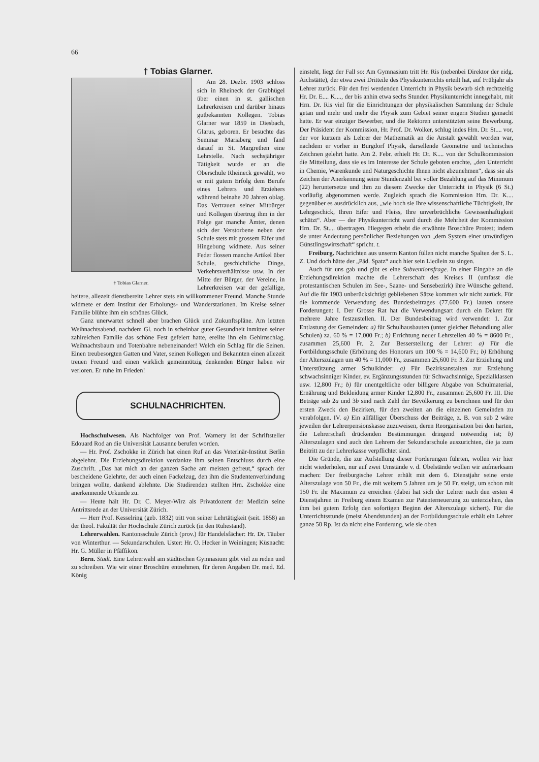66
† Tobias Glarner.
† Tobias Glarner.
Am 28. Dezbr. 1903 schloss sich in Rheineck der Grabhügel über einen in st. gallischen Lehrerkreisen und darüber hinaus gutbekannten Kollegen. Tobias Glarner war 1859 in Diesbach, Glarus, geboren. Er besuchte das Seminar Mariaberg und fand darauf in St. Margrethen eine Lehrstelle. Nach sechsjähriger Tätigkeit wurde er an die Oberschule Rheineck gewählt, wo er mit gutem Erfolg dem Berufe eines Lehrers und Erziehers während beinahe 20 Jahren oblag. Das Vertrauen seiner Mitbürger und Kollegen übertrug ihm in der Folge gar manche Ämter, denen sich der Verstorbene neben der Schule stets mit grossem Eifer und Hingebung widmete. Aus seiner Feder flossen manche Artikel über Schule, geschichtliche Dinge, Verkehrsverhältnisse usw. In der Mitte der Bürger, der Vereine, in Lehrerkreisen war der gefällige, heitere, allezeit dienstbereite Lehrer stets ein willkommener Freund. Manche Stunde widmete er dem Institut der Erholungs- und Wanderstationen. Im Kreise seiner Familie blühte ihm ein schönes Glück.
Ganz unerwartet schnell aber brachen Glück und Zukunftspläne. Am letzten Weihnachtsabend, nachdem Gl. noch in scheinbar guter Gesundheit inmitten seiner zahlreichen Familie das schöne Fest gefeiert hatte, ereilte ihn ein Gehirnschlag. Weihnachtsbaum und Totenbahre nebeneinander! Welch ein Schlag für die Seinen. Einen treubesorgten Gatten und Vater, seinen Kollegen und Bekannten einen allezeit treuen Freund und einen wirklich gemeinnützig denkenden Bürger haben wir verloren. Er ruhe im Frieden!
SCHULNACHRICHTEN.
Hochschulwesen. Als Nachfolger von Prof. Warnery ist der Schriftsteller Edouard Rod an die Universität Lausanne berufen worden.
— Hr. Prof. Zschokke in Zürich hat einen Ruf an das Veterinär-Institut Berlin abgelehnt. Die Erziehungsdirektion verdankte ihm seinen Entschluss durch eine Zuschrift. „Das hat mich an der ganzen Sache am meisten gefreut,“ sprach der bescheidene Gelehrte, der auch einen Fackelzug, den ihm die Studentenverbindung bringen wollte, dankend ablehnte. Die Studirenden stellten Hrn. Zschokke eine anerkennende Urkunde zu.
— Heute hält Hr. Dr. C. Meyer-Wirz als Privatdozent der Medizin seine Antrittsrede an der Universität Zürich.
— Herr Prof. Kesselring (geb. 1832) tritt von seiner Lehrtätigkeit (seit. 1858) an der theol. Fakultät der Hochschule Zürich zurück (in den Ruhestand).
Lehrerwahlen. Kantonsschule Zürich (prov.) für Handelsfächer: Hr. Dr. Täuber von Winterthur. — Sekundarschulen. Uster: Hr. O. Hecker in Weiningen; Küsnacht: Hr. G. Müller in Pfäffikon.
Bern. Stadt. Eine Lehrerwahl am städtischen Gymnasium gibt viel zu reden und zu schreiben. Wie wir einer Broschüre entnehmen, für deren Angaben Dr. med. Ed. König
einsteht, liegt der Fall so: Am Gymnasium tritt Hr. Ris (nebenbei Direktor der eidg. Aichstätte), der etwa zwei Dritteile des Physikunterrichts erteilt hat, auf Frühjahr als Lehrer zurück. Für den frei werdenden Unterricht in Physik bewarb sich rechtzeitig Hr. Dr. E.... K...., der bis anhin etwa sechs Stunden Physikunterricht innegehabt, mit Hrn. Dr. Ris viel für die Einrichtungen der physikalischen Sammlung der Schule getan und mehr und mehr die Physik zum Gebiet seiner engern Studien gemacht hatte. Er war einziger Bewerber, und die Rektoren unterstützten seine Bewerbung. Der Präsident der Kommission, Hr. Prof. Dr. Wolker, schlug indes Hrn. Dr. St.... vor, der vor kurzem als Lehrer der Mathematik an die Anstalt gewählt worden war, nachdem er vorher in Burgdorf Physik, darsellende Geometrie und technisches Zeichnen gelehrt hatte. Am 2. Febr. erhielt Hr. Dr. K.... von der Schulkommission die Mitteilung, dass sie es im Interesse der Schule geboten erachte, „den Unterricht in Chemie, Warenkunde und Naturgeschichte Ihnen nicht abzunehmen“, dass sie als Zeichen der Anerkennung seine Stundenzahl bei voller Bezahlung auf das Minimum (22) heruntersetze und ihm zu diesem Zwecke der Unterricht in Physik (6 St.) vorläufig abgenommen werde. Zugleich sprach die Kommission Hrn. Dr. K.... gegenüber es ausdrücklich aus, „wie hoch sie Ihre wissenschaftliche Tüchtigkeit, Ihr Lehrgeschick, Ihren Eifer und Fleiss, Ihre unverbrüchliche Gewissenhaftigkeit schätzt“. Aber — der Physikunterricht ward durch die Mehrheit der Kommission Hrn. Dr. St.... übertragen. Hiegegen erhebt die erwähnte Broschüre Protest; indem sie unter Andeutung persönlicher Beziehungen von „dem System einer unwürdigen Günstlingswirtschaft“ spricht. t.
Freiburg. Nachrichten aus unserm Kanton füllen nicht manche Spalten der S. L. Z. Und doch hätte der „Päd. Spatz“ auch hier sein Liedlein zu singen.
Auch für uns gab und gibt es eine Subventionsfrage. In einer Eingabe an die Erziehungsdirektion machte die Lehrerschaft des Kreises II (umfasst die protestantischen Schulen im See-, Saane- und Sensebezirk) ihre Wünsche geltend. Auf die für 1903 unberücksichtigt gebliebenen Sätze kommen wir nicht zurück. Für die kommende Verwendung des Bundesbeitrages (77,600 Fr.) lauten unsere Forderungen: I. Der Grosse Rat hat die Verwendungsart durch ein Dekret für mehrere Jahre festzustellen. II. Der Bundesbeitrag wird verwendet: 1. Zur Entlastung der Gemeinden: a) für Schulhausbauten (unter gleicher Behandlung aller Schulen) za. 60 % = 17,000 Fr.; b) Errichtung neuer Lehrstellen 40 % = 8600 Fr., zusammen 25,600 Fr. 2. Zur Besserstellung der Lehrer: a) Für die Fortbildungsschule (Erhöhung des Honorars um 100 % = 14,600 Fr.; b) Erhöhung der Alterszulagen um 40 % = 11,000 Fr., zusammen 25,600 Fr. 3. Zur Erziehung und Unterstützung armer Schulkinder: a) Für Bezirksanstalten zur Erziehung schwachsinniger Kinder, ev. Ergänzungsstunden für Schwachsinnige, Spezialklassen usw. 12,800 Fr.; b) für unentgeltliche oder billigere Abgabe von Schulmaterial, Ernährung und Bekleidung armer Kinder 12,800 Fr., zusammen 25,600 Fr. III. Die Beträge sub 2a und 3b sind nach Zahl der Bevölkerung zu berechnen und für den ersten Zweck den Bezirken, für den zweiten an die einzelnen Gemeinden zu verabfolgen. IV. a) Ein allfälliger Überschuss der Beiträge, z. B. von sub 2 wäre jeweilen der Lehrerpensionskasse zuzuweisen, deren Reorganisation bei den harten, die Lehrerschaft drückenden Bestimmungen dringend notwendig ist; b) Alterszulagen sind auch den Lehrern der Sekundarschule auszurichten, die ja zum Beitritt zu der Lehrerkasse verpflichtet sind.
Die Gründe, die zur Aufstellung dieser Forderungen führten, wollen wir hier nicht wiederholen, nur auf zwei Umstände v. d. Übelstände wollen wir aufmerksam machen: Der freiburgische Lehrer erhält mit dem 6. Dienstjahr seine erste Alterszulage von 50 Fr., die mit weitern 5 Jahren um je 50 Fr. steigt, um schon mit 150 Fr. ihr Maximum zu erreichen (dabei hat sich der Lehrer nach den ersten 4 Dienstjahren in Freiburg einem Examen zur Patenterneuerung zu unterziehen, das ihm bei gutem Erfolg den sofortigen Beginn der Alterszulage sichert). Für die Unterrichtsstunde (meist Abendstunden) an der Fortbildungsschule erhält ein Lehrer ganze 50 Rp. Ist da nicht eine Forderung, wie sie oben